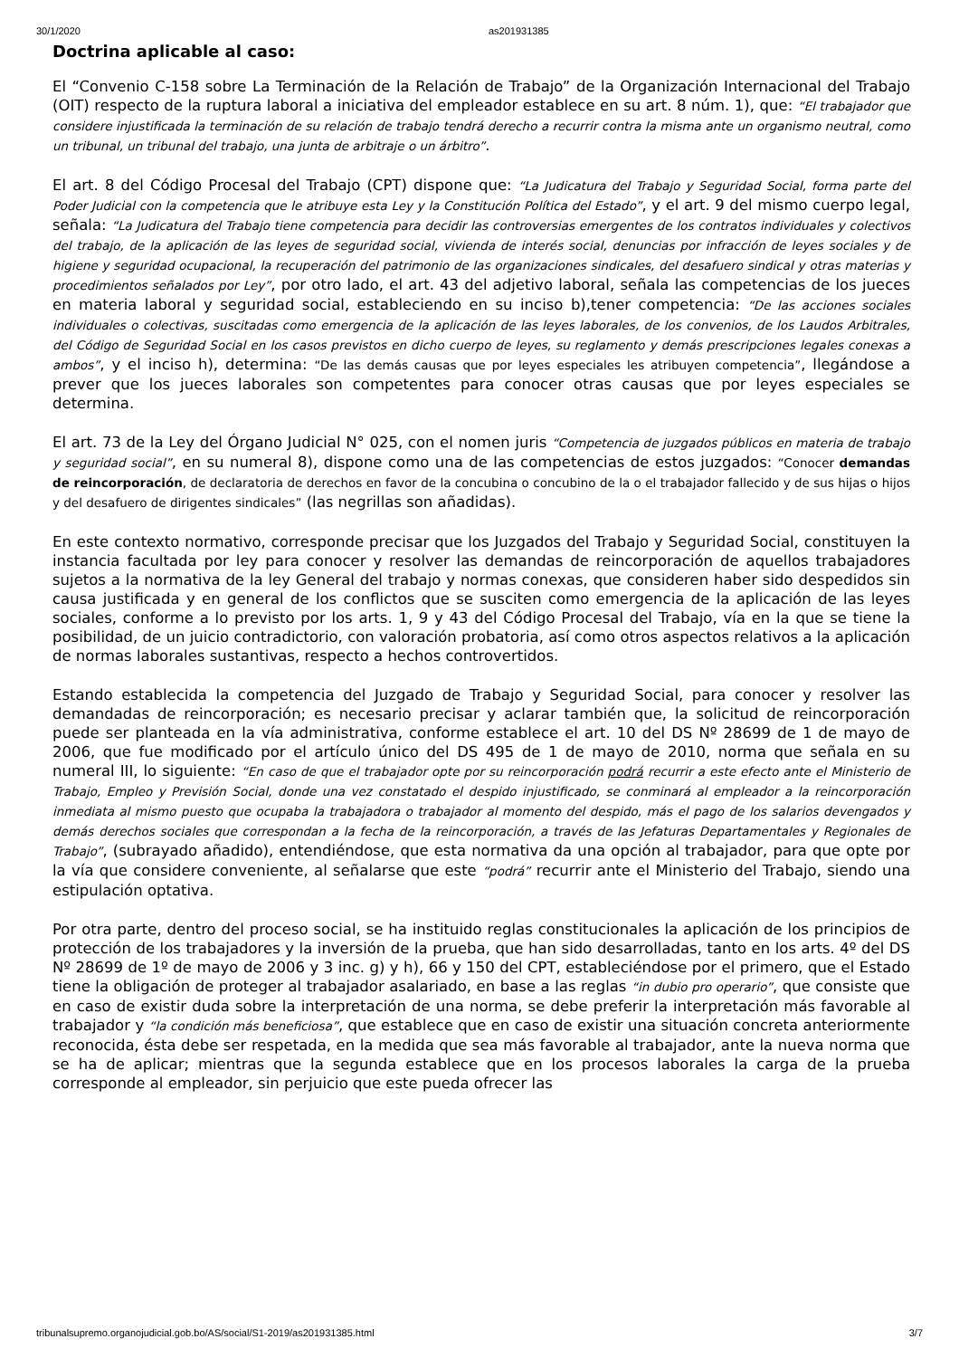30/1/2020 as201931385
Doctrina aplicable al caso:
El “Convenio C-158 sobre La Terminación de la Relación de Trabajo” de la Organización Internacional del Trabajo (OIT) respecto de la ruptura laboral a iniciativa del empleador establece en su art. 8 núm. 1), que: “El trabajador que considere injustificada la terminación de su relación de trabajo tendrá derecho a recurrir contra la misma ante un organismo neutral, como un tribunal, un tribunal del trabajo, una junta de arbitraje o un árbitro”.
El art. 8 del Código Procesal del Trabajo (CPT) dispone que: “La Judicatura del Trabajo y Seguridad Social, forma parte del Poder Judicial con la competencia que le atribuye esta Ley y la Constitución Política del Estado”, y el art. 9 del mismo cuerpo legal, señala: “La Judicatura del Trabajo tiene competencia para decidir las controversias emergentes de los contratos individuales y colectivos del trabajo, de la aplicación de las leyes de seguridad social, vivienda de interés social, denuncias por infracción de leyes sociales y de higiene y seguridad ocupacional, la recuperación del patrimonio de las organizaciones sindicales, del desafuero sindical y otras materias y procedimientos señalados por Ley”, por otro lado, el art. 43 del adjetivo laboral, señala las competencias de los jueces en materia laboral y seguridad social, estableciendo en su inciso b),tener competencia: “De las acciones sociales individuales o colectivas, suscitadas como emergencia de la aplicación de las leyes laborales, de los convenios, de los Laudos Arbitrales, del Código de Seguridad Social en los casos previstos en dicho cuerpo de leyes, su reglamento y demás prescripciones legales conexas a ambos”, y el inciso h), determina: “De las demás causas que por leyes especiales les atribuyen competencia”, llegándose a prever que los jueces laborales son competentes para conocer otras causas que por leyes especiales se determina.
El art. 73 de la Ley del Órgano Judicial N° 025, con el nomen juris “Competencia de juzgados públicos en materia de trabajo y seguridad social”, en su numeral 8), dispone como una de las competencias de estos juzgados: “Conocer demandas de reincorporación, de declaratoria de derechos en favor de la concubina o concubino de la o el trabajador fallecido y de sus hijas o hijos y del desafuero de dirigentes sindicales” (las negrillas son añadidas).
En este contexto normativo, corresponde precisar que los Juzgados del Trabajo y Seguridad Social, constituyen la instancia facultada por ley para conocer y resolver las demandas de reincorporación de aquellos trabajadores sujetos a la normativa de la ley General del trabajo y normas conexas, que consideren haber sido despedidos sin causa justificada y en general de los conflictos que se susciten como emergencia de la aplicación de las leyes sociales, conforme a lo previsto por los arts. 1, 9 y 43 del Código Procesal del Trabajo, vía en la que se tiene la posibilidad, de un juicio contradictorio, con valoración probatoria, así como otros aspectos relativos a la aplicación de normas laborales sustantivas, respecto a hechos controvertidos.
Estando establecida la competencia del Juzgado de Trabajo y Seguridad Social, para conocer y resolver las demandadas de reincorporación; es necesario precisar y aclarar también que, la solicitud de reincorporación puede ser planteada en la vía administrativa, conforme establece el art. 10 del DS Nº 28699 de 1 de mayo de 2006, que fue modificado por el artículo único del DS 495 de 1 de mayo de 2010, norma que señala en su numeral III, lo siguiente: “En caso de que el trabajador opte por su reincorporación podrá recurrir a este efecto ante el Ministerio de Trabajo, Empleo y Previsión Social, donde una vez constatado el despido injustificado, se conminará al empleador a la reincorporación inmediata al mismo puesto que ocupaba la trabajadora o trabajador al momento del despido, más el pago de los salarios devengados y demás derechos sociales que correspondan a la fecha de la reincorporación, a través de las Jefaturas Departamentales y Regionales de Trabajo”, (subrayado añadido), entendiéndose, que esta normativa da una opción al trabajador, para que opte por la vía que considere conveniente, al señalarse que este “podrá” recurrir ante el Ministerio del Trabajo, siendo una estipulación optativa.
Por otra parte, dentro del proceso social, se ha instituido reglas constitucionales la aplicación de los principios de protección de los trabajadores y la inversión de la prueba, que han sido desarrolladas, tanto en los arts. 4º del DS Nº 28699 de 1º de mayo de 2006 y 3 inc. g) y h), 66 y 150 del CPT, estableciéndose por el primero, que el Estado tiene la obligación de proteger al trabajador asalariado, en base a las reglas “in dubio pro operario”, que consiste que en caso de existir duda sobre la interpretación de una norma, se debe preferir la interpretación más favorable al trabajador y “la condición más beneficiosa”, que establece que en caso de existir una situación concreta anteriormente reconocida, ésta debe ser respetada, en la medida que sea más favorable al trabajador, ante la nueva norma que se ha de aplicar; mientras que la segunda establece que en los procesos laborales la carga de la prueba corresponde al empleador, sin perjuicio que este pueda ofrecer las
tribunalsupremo.organojudicial.gob.bo/AS/social/S1-2019/as201931385.html 3/7